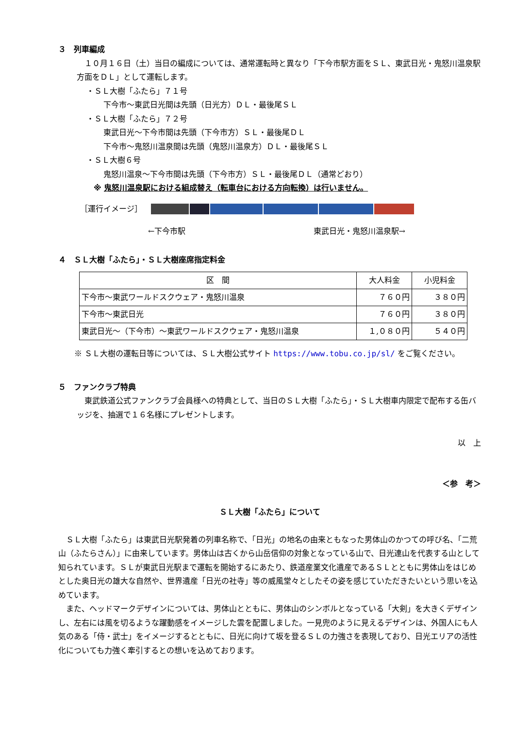３　列車編成
　１０月１６日（土）当日の編成については、通常運転時と異なり「下今市駅方面をＳＬ、東武日光・鬼怒川温泉駅方面をＤＬ」として運転します。
・ＳＬ大樹「ふたら」７１号
下今市～東武日光間は先頭（日光方）ＤＬ・最後尾ＳＬ
・ＳＬ大樹「ふたら」７２号
東武日光～下今市間は先頭（下今市方）ＳＬ・最後尾ＤＬ
下今市～鬼怒川温泉間は先頭（鬼怒川温泉方）ＤＬ・最後尾ＳＬ
・ＳＬ大樹６号
鬼怒川温泉～下今市間は先頭（下今市方）ＳＬ・最後尾ＤＬ（通常どおり）
※ 鬼怒川温泉駅における組成替え（転車台における方向転換）は行いません。
［運行イメージ］
←下今市駅 東武日光・鬼怒川温泉駅→
４　ＳＬ大樹「ふたら」・ＳＬ大樹座席指定料金
| 区 間 | 大人料金 | 小児料金 |
| --- | --- | --- |
| 下今市～東武ワールドスクウェア・鬼怒川温泉 | ７６０円 | ３８０円 |
| 下今市～東武日光 | ７６０円 | ３８０円 |
| 東武日光～（下今市）～東武ワールドスクウェア・鬼怒川温泉 | １,０８０円 | ５４０円 |
※ ＳＬ大樹の運転日等については、ＳＬ大樹公式サイト https://www.tobu.co.jp/sl/ をご覧ください。
５　ファンクラブ特典
　東武鉄道公式ファンクラブ会員様への特典として、当日のＳＬ大樹「ふたら」・ＳＬ大樹車内限定で配布する缶バッジを、抽選で１６名様にプレゼントします。
以　上
＜参　考＞
ＳＬ大樹「ふたら」について
　ＳＬ大樹「ふたら」は東武日光駅発着の列車名称で、「日光」の地名の由来ともなった男体山のかつての呼び名、「二荒山（ふたらさん）」に由来しています。男体山は古くから山岳信仰の対象となっている山で、日光連山を代表する山として知られています。ＳＬが東武日光駅まで運転を開始するにあたり、鉄道産業文化遺産であるＳＬとともに男体山をはじめとした奥日光の雄大な自然や、世界遺産「日光の社寺」等の威風堂々としたその姿を感じていただきたいという思いを込めています。
　また、ヘッドマークデザインについては、男体山とともに、男体山のシンボルとなっている「大剣」を大きくデザインし、左右には風を切るような躍動感をイメージした雲を配置しました。一見兜のように見えるデザインは、外国人にも人気のある「侍・武士」をイメージするとともに、日光に向けて坂を登るＳＬの力強さを表現しており、日光エリアの活性化についても力強く牽引するとの想いを込めております。